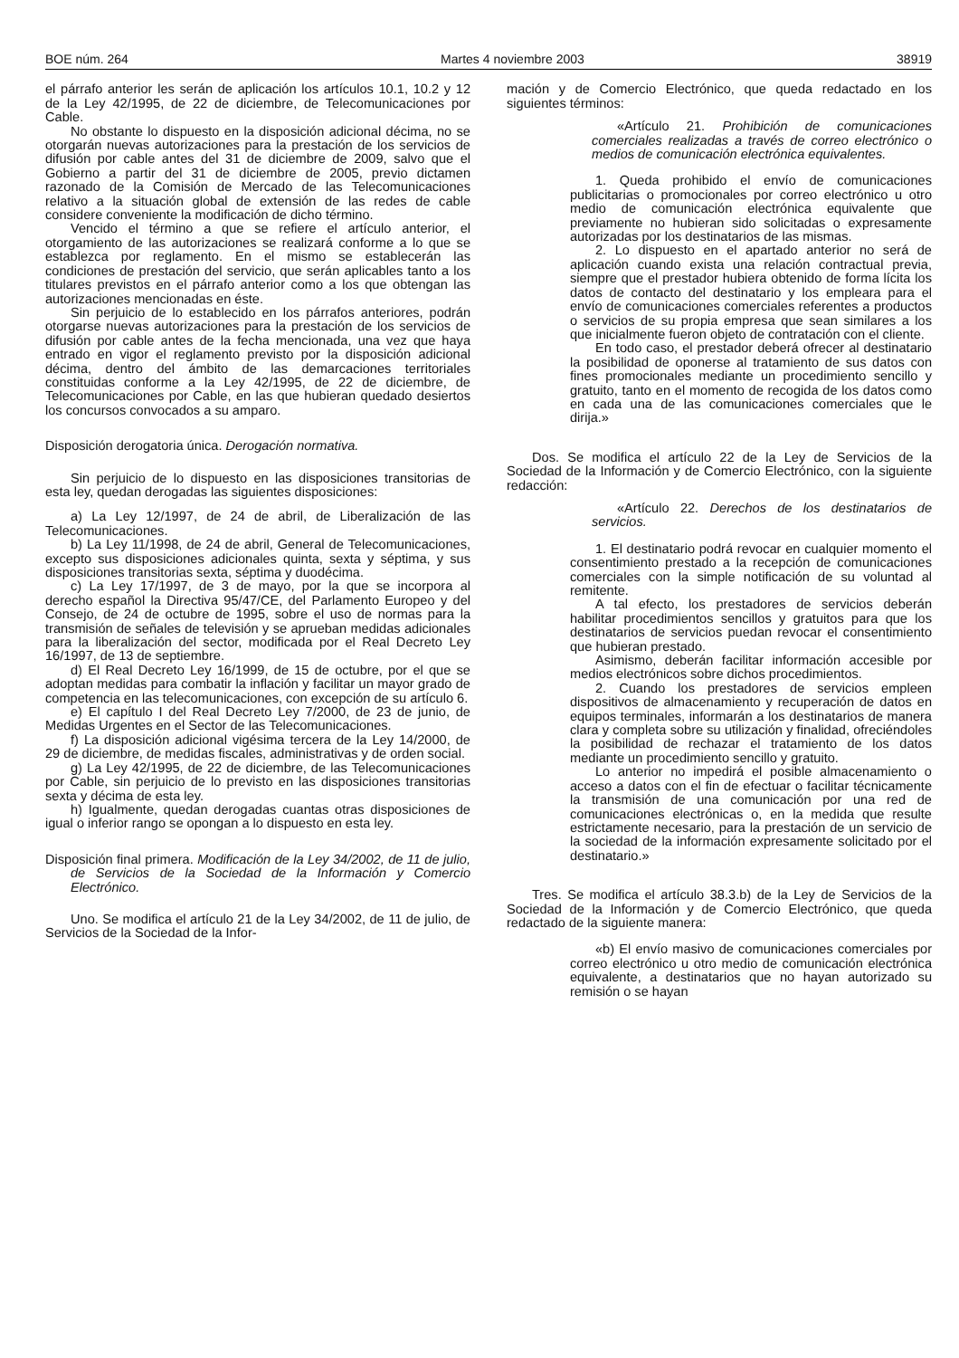BOE núm. 264 Martes 4 noviembre 2003 38919
el párrafo anterior les serán de aplicación los artículos 10.1, 10.2 y 12 de la Ley 42/1995, de 22 de diciembre, de Telecomunicaciones por Cable.
No obstante lo dispuesto en la disposición adicional décima, no se otorgarán nuevas autorizaciones para la prestación de los servicios de difusión por cable antes del 31 de diciembre de 2009, salvo que el Gobierno a partir del 31 de diciembre de 2005, previo dictamen razonado de la Comisión de Mercado de las Telecomunicaciones relativo a la situación global de extensión de las redes de cable considere conveniente la modificación de dicho término.
Vencido el término a que se refiere el artículo anterior, el otorgamiento de las autorizaciones se realizará conforme a lo que se establezca por reglamento. En el mismo se establecerán las condiciones de prestación del servicio, que serán aplicables tanto a los titulares previstos en el párrafo anterior como a los que obtengan las autorizaciones mencionadas en éste.
Sin perjuicio de lo establecido en los párrafos anteriores, podrán otorgarse nuevas autorizaciones para la prestación de los servicios de difusión por cable antes de la fecha mencionada, una vez que haya entrado en vigor el reglamento previsto por la disposición adicional décima, dentro del ámbito de las demarcaciones territoriales constituidas conforme a la Ley 42/1995, de 22 de diciembre, de Telecomunicaciones por Cable, en las que hubieran quedado desiertos los concursos convocados a su amparo.
Disposición derogatoria única. Derogación normativa.
Sin perjuicio de lo dispuesto en las disposiciones transitorias de esta ley, quedan derogadas las siguientes disposiciones:
a) La Ley 12/1997, de 24 de abril, de Liberalización de las Telecomunicaciones.
b) La Ley 11/1998, de 24 de abril, General de Telecomunicaciones, excepto sus disposiciones adicionales quinta, sexta y séptima, y sus disposiciones transitorias sexta, séptima y duodécima.
c) La Ley 17/1997, de 3 de mayo, por la que se incorpora al derecho español la Directiva 95/47/CE, del Parlamento Europeo y del Consejo, de 24 de octubre de 1995, sobre el uso de normas para la transmisión de señales de televisión y se aprueban medidas adicionales para la liberalización del sector, modificada por el Real Decreto Ley 16/1997, de 13 de septiembre.
d) El Real Decreto Ley 16/1999, de 15 de octubre, por el que se adoptan medidas para combatir la inflación y facilitar un mayor grado de competencia en las telecomunicaciones, con excepción de su artículo 6.
e) El capítulo I del Real Decreto Ley 7/2000, de 23 de junio, de Medidas Urgentes en el Sector de las Telecomunicaciones.
f) La disposición adicional vigésima tercera de la Ley 14/2000, de 29 de diciembre, de medidas fiscales, administrativas y de orden social.
g) La Ley 42/1995, de 22 de diciembre, de las Telecomunicaciones por Cable, sin perjuicio de lo previsto en las disposiciones transitorias sexta y décima de esta ley.
h) Igualmente, quedan derogadas cuantas otras disposiciones de igual o inferior rango se opongan a lo dispuesto en esta ley.
Disposición final primera. Modificación de la Ley 34/2002, de 11 de julio, de Servicios de la Sociedad de la Información y Comercio Electrónico.
Uno. Se modifica el artículo 21 de la Ley 34/2002, de 11 de julio, de Servicios de la Sociedad de la Infor-
mación y de Comercio Electrónico, que queda redactado en los siguientes términos:
«Artículo 21. Prohibición de comunicaciones comerciales realizadas a través de correo electrónico o medios de comunicación electrónica equivalentes.
1. Queda prohibido el envío de comunicaciones publicitarias o promocionales por correo electrónico u otro medio de comunicación electrónica equivalente que previamente no hubieran sido solicitadas o expresamente autorizadas por los destinatarios de las mismas.
2. Lo dispuesto en el apartado anterior no será de aplicación cuando exista una relación contractual previa, siempre que el prestador hubiera obtenido de forma lícita los datos de contacto del destinatario y los empleara para el envío de comunicaciones comerciales referentes a productos o servicios de su propia empresa que sean similares a los que inicialmente fueron objeto de contratación con el cliente.
En todo caso, el prestador deberá ofrecer al destinatario la posibilidad de oponerse al tratamiento de sus datos con fines promocionales mediante un procedimiento sencillo y gratuito, tanto en el momento de recogida de los datos como en cada una de las comunicaciones comerciales que le dirija.»
Dos. Se modifica el artículo 22 de la Ley de Servicios de la Sociedad de la Información y de Comercio Electrónico, con la siguiente redacción:
«Artículo 22. Derechos de los destinatarios de servicios.
1. El destinatario podrá revocar en cualquier momento el consentimiento prestado a la recepción de comunicaciones comerciales con la simple notificación de su voluntad al remitente.
A tal efecto, los prestadores de servicios deberán habilitar procedimientos sencillos y gratuitos para que los destinatarios de servicios puedan revocar el consentimiento que hubieran prestado.
Asimismo, deberán facilitar información accesible por medios electrónicos sobre dichos procedimientos.
2. Cuando los prestadores de servicios empleen dispositivos de almacenamiento y recuperación de datos en equipos terminales, informarán a los destinatarios de manera clara y completa sobre su utilización y finalidad, ofreciéndoles la posibilidad de rechazar el tratamiento de los datos mediante un procedimiento sencillo y gratuito.
Lo anterior no impedirá el posible almacenamiento o acceso a datos con el fin de efectuar o facilitar técnicamente la transmisión de una comunicación por una red de comunicaciones electrónicas o, en la medida que resulte estrictamente necesario, para la prestación de un servicio de la sociedad de la información expresamente solicitado por el destinatario.»
Tres. Se modifica el artículo 38.3.b) de la Ley de Servicios de la Sociedad de la Información y de Comercio Electrónico, que queda redactado de la siguiente manera:
«b) El envío masivo de comunicaciones comerciales por correo electrónico u otro medio de comunicación electrónica equivalente, a destinatarios que no hayan autorizado su remisión o se hayan